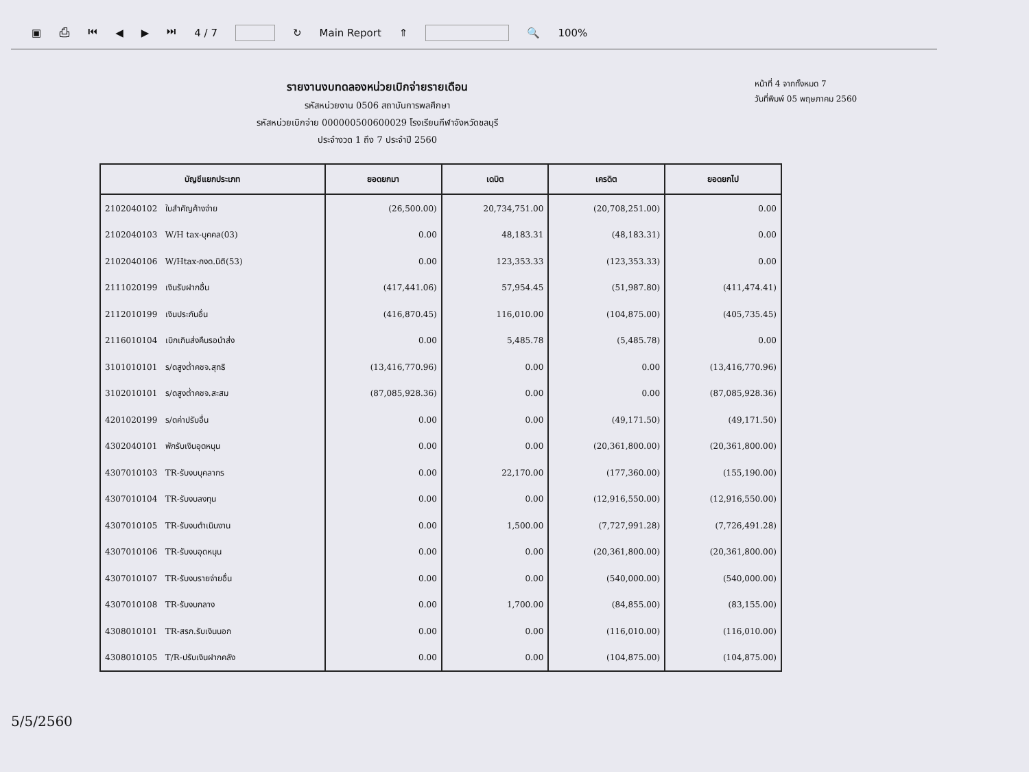▣ ⎙ ⏮ ◀ ▶ ⏭ 4 / 7 ↻ Main Report ⇑ 🔍 100%
รายงานงบทดลองหน่วยเบิกจ่ายรายเดือน
รหัสหน่วยงาน 0506 สถาบันการพลศึกษา
รหัสหน่วยเบิกจ่าย 000000500600029 โรงเรียนกีฬาจังหวัดชลบุรี
ประจำงวด 1 ถึง 7 ประจำปี 2560
หน้าที่ 4 จากทั้งหมด 7
วันที่พิมพ์ 05 พฤษภาคม 2560
| บัญชีแยกประเภท | ยอดยกมา | เดบิต | เครดิต | ยอดยกไป |
| --- | --- | --- | --- | --- |
| 2102040102 ใบสำคัญค้างจ่าย | (26,500.00) | 20,734,751.00 | (20,708,251.00) | 0.00 |
| 2102040103 W/H tax-บุคคล(03) | 0.00 | 48,183.31 | (48,183.31) | 0.00 |
| 2102040106 W/Htax-ภงด.นิติ(53) | 0.00 | 123,353.33 | (123,353.33) | 0.00 |
| 2111020199 เงินรับฝากอื่น | (417,441.06) | 57,954.45 | (51,987.80) | (411,474.41) |
| 2112010199 เงินประกันอื่น | (416,870.45) | 116,010.00 | (104,875.00) | (405,735.45) |
| 2116010104 เบิกเกินส่งคืนรอนำส่ง | 0.00 | 5,485.78 | (5,485.78) | 0.00 |
| 3101010101 ร/ดสูงต่ำคชจ.สุทธิ | (13,416,770.96) | 0.00 | 0.00 | (13,416,770.96) |
| 3102010101 ร/ดสูงต่ำคชจ.สะสม | (87,085,928.36) | 0.00 | 0.00 | (87,085,928.36) |
| 4201020199 ร/ดค่าปรับอื่น | 0.00 | 0.00 | (49,171.50) | (49,171.50) |
| 4302040101 พักรับเงินอุดหนุน | 0.00 | 0.00 | (20,361,800.00) | (20,361,800.00) |
| 4307010103 TR-รับงบบุคลากร | 0.00 | 22,170.00 | (177,360.00) | (155,190.00) |
| 4307010104 TR-รับงบลงทุน | 0.00 | 0.00 | (12,916,550.00) | (12,916,550.00) |
| 4307010105 TR-รับงบดำเนินงาน | 0.00 | 1,500.00 | (7,727,991.28) | (7,726,491.28) |
| 4307010106 TR-รับงบอุดหนุน | 0.00 | 0.00 | (20,361,800.00) | (20,361,800.00) |
| 4307010107 TR-รับงบรายจ่ายอื่น | 0.00 | 0.00 | (540,000.00) | (540,000.00) |
| 4307010108 TR-รับงบกลาง | 0.00 | 1,700.00 | (84,855.00) | (83,155.00) |
| 4308010101 TR-สรก.รับเงินนอก | 0.00 | 0.00 | (116,010.00) | (116,010.00) |
| 4308010105 T/R-ปรับเงินฝากคลัง | 0.00 | 0.00 | (104,875.00) | (104,875.00) |
5/5/2560